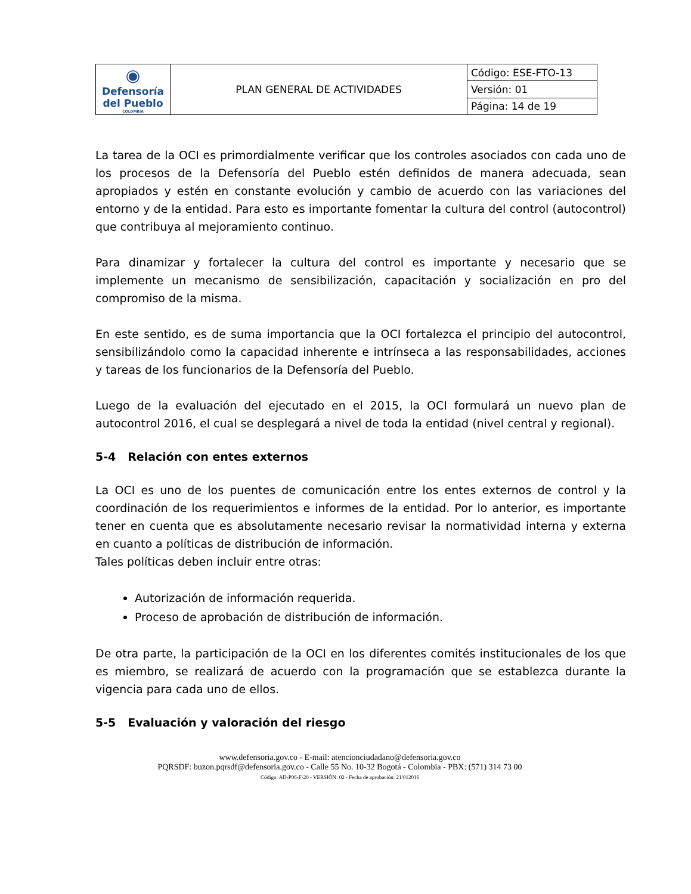| ◉ Defensoría del Pueblo COLOMBIA | PLAN GENERAL DE ACTIVIDADES | Código: ESE-FTO-13 |
| | | Versión: 01 |
| | | Página: 14 de 19 |
La tarea de la OCI es primordialmente verificar que los controles asociados con cada uno de los procesos de la Defensoría del Pueblo estén definidos de manera adecuada, sean apropiados y estén en constante evolución y cambio de acuerdo con las variaciones del entorno y de la entidad. Para esto es importante fomentar la cultura del control (autocontrol) que contribuya al mejoramiento continuo.
Para dinamizar y fortalecer la cultura del control es importante y necesario que se implemente un mecanismo de sensibilización, capacitación y socialización en pro del compromiso de la misma.
En este sentido, es de suma importancia que la OCI fortalezca el principio del autocontrol, sensibilizándolo como la capacidad inherente e intrínseca a las responsabilidades, acciones y tareas de los funcionarios de la Defensoría del Pueblo.
Luego de la evaluación del ejecutado en el 2015, la OCI formulará un nuevo plan de autocontrol 2016, el cual se desplegará a nivel de toda la entidad (nivel central y regional).
5-4 Relación con entes externos
La OCI es uno de los puentes de comunicación entre los entes externos de control y la coordinación de los requerimientos e informes de la entidad. Por lo anterior, es importante tener en cuenta que es absolutamente necesario revisar la normatividad interna y externa en cuanto a políticas de distribución de información.
Tales políticas deben incluir entre otras:
Autorización de información requerida.
Proceso de aprobación de distribución de información.
De otra parte, la participación de la OCI en los diferentes comités institucionales de los que es miembro, se realizará de acuerdo con la programación que se establezca durante la vigencia para cada uno de ellos.
5-5 Evaluación y valoración del riesgo
www.defensoria.gov.co - E-mail: atencionciudadano@defensoria.gov.co
PQRSDF: buzon.pqrsdf@defensoria.gov.co - Calle 55 No. 10-32 Bogotá - Colombia - PBX: (571) 314 73 00
Código: AD-P06-F-20 - VERSIÓN: 02 - Fecha de aprobación: 21/012016